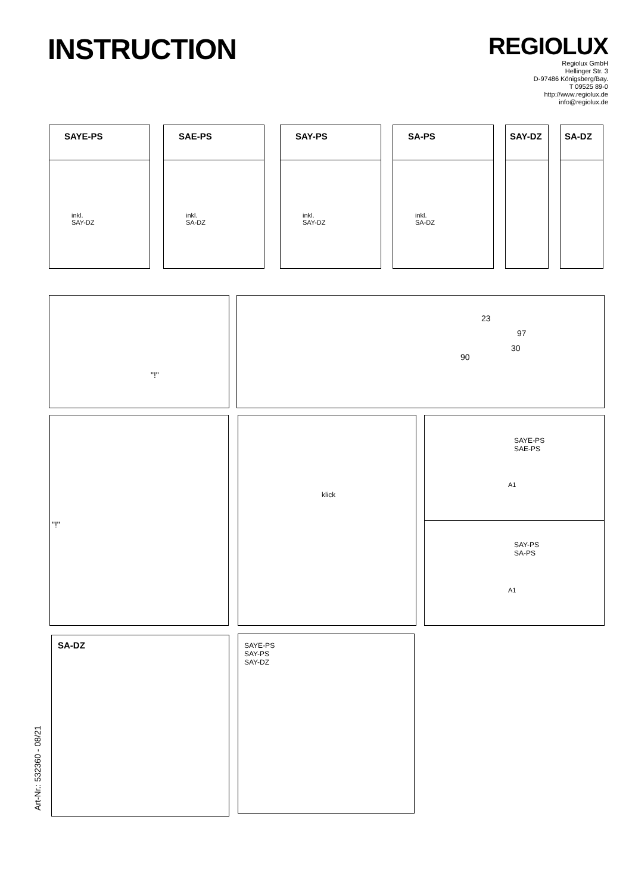INSTRUCTION
REGIOLUX
Regiolux GmbH
Hellinger Str. 3
D-97486 Königsberg/Bay.
T 09525 89-0
http://www.regiolux.de
info@regiolux.de
SAYE-PS
inkl.
SAY-DZ
SAE-PS
inkl.
SA-DZ
SAY-PS
inkl.
SAY-DZ
SA-PS
inkl.
SA-DZ
SAY-DZ SA-DZ
"!"
23
97
30
90
"!" klick
SAYE-PS
SAE-PS
A1
SAY-PS
SA-PS
A1
SA-DZ
SAYE-PS
SAY-PS
SAY-DZ
Art-Nr.: 532360 - 08/21